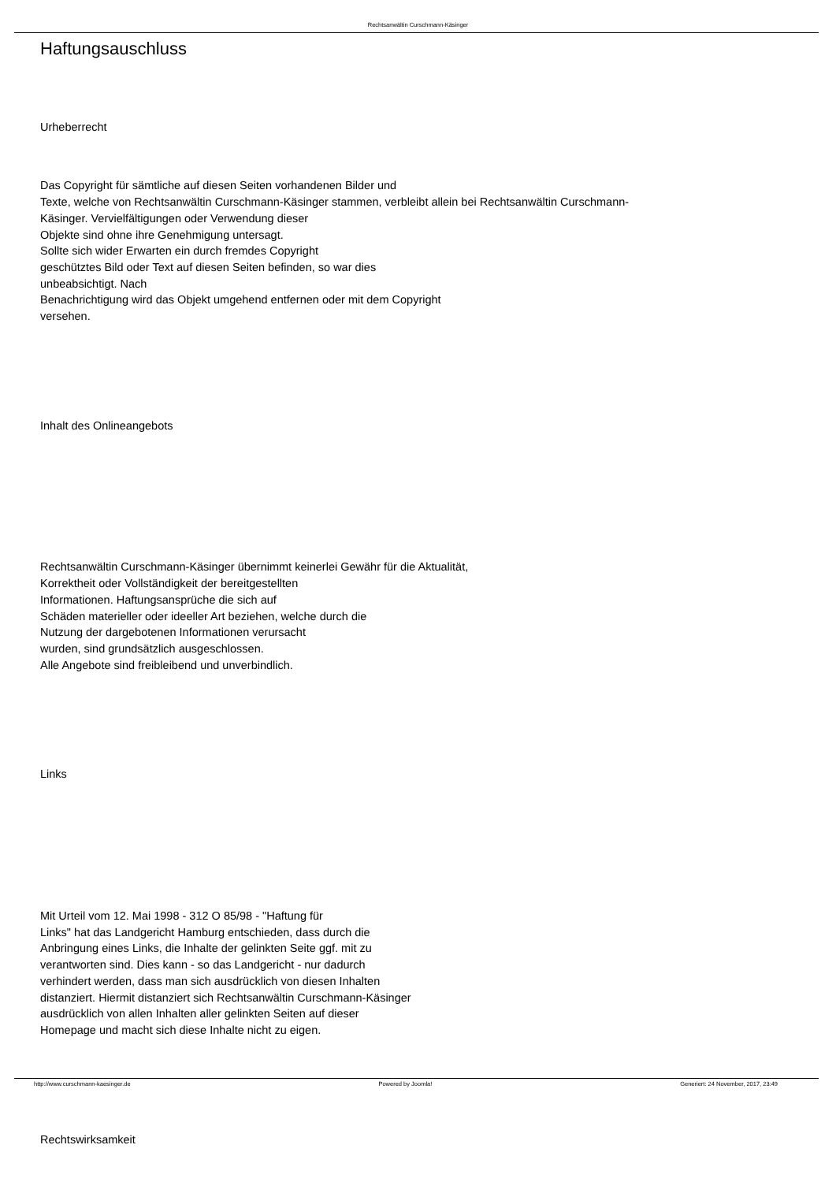Rechtsanwältin Curschmann-Käsinger
Haftungsauschluss
Urheberrecht
Das Copyright für sämtliche auf diesen Seiten vorhandenen Bilder und
Texte, welche von Rechtsanwältin Curschmann-Käsinger stammen, verbleibt allein bei Rechtsanwältin Curschmann-
Käsinger. Vervielfältigungen oder Verwendung dieser
Objekte sind ohne ihre Genehmigung untersagt.
Sollte sich wider Erwarten ein durch fremdes Copyright
geschütztes Bild oder Text auf diesen Seiten befinden, so war dies
unbeabsichtigt. Nach
Benachrichtigung wird das Objekt umgehend entfernen oder mit dem Copyright
versehen.
Inhalt des Onlineangebots
Rechtsanwältin Curschmann-Käsinger übernimmt keinerlei Gewähr für die Aktualität,
Korrektheit oder Vollständigkeit der bereitgestellten
Informationen. Haftungsansprüche die sich auf
Schäden materieller oder ideeller Art beziehen, welche durch die
Nutzung der dargebotenen Informationen verursacht
wurden, sind grundsätzlich ausgeschlossen.
Alle Angebote sind freibleibend und unverbindlich.
Links
Mit Urteil vom 12. Mai 1998 - 312 O 85/98 - "Haftung für
Links" hat das Landgericht Hamburg entschieden, dass durch die
Anbringung eines Links, die Inhalte der gelinkten Seite ggf. mit zu
verantworten sind. Dies kann - so das Landgericht - nur dadurch
verhindert werden, dass man sich ausdrücklich von diesen Inhalten
distanziert. Hiermit distanziert sich Rechtsanwältin Curschmann-Käsinger
ausdrücklich von allen Inhalten aller gelinkten Seiten auf dieser
Homepage und macht sich diese Inhalte nicht zu eigen.
Rechtswirksamkeit
http://www.curschmann-kaesinger.de Powered by Joomla! Generiert: 24 November, 2017, 23:49